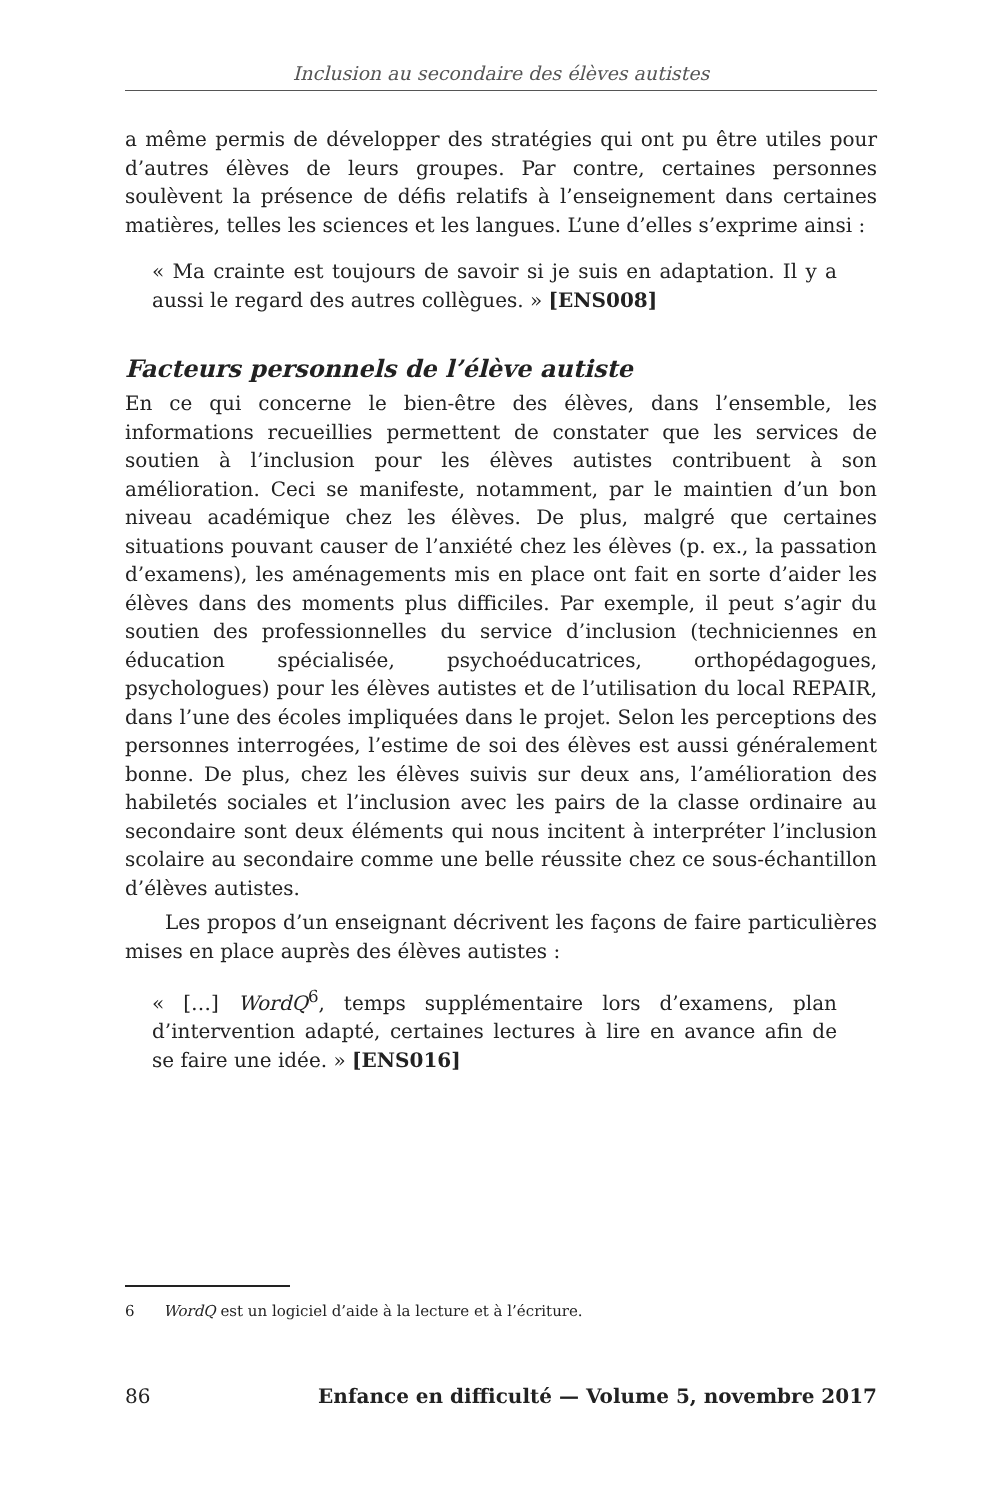Inclusion au secondaire des élèves autistes
a même permis de développer des stratégies qui ont pu être utiles pour d’autres élèves de leurs groupes. Par contre, certaines personnes soulèvent la présence de défis relatifs à l’enseignement dans certaines matières, telles les sciences et les langues. L’une d’elles s’exprime ainsi :
« Ma crainte est toujours de savoir si je suis en adaptation. Il y a aussi le regard des autres collègues. » [ENS008]
Facteurs personnels de l’élève autiste
En ce qui concerne le bien-être des élèves, dans l’ensemble, les informations recueillies permettent de constater que les services de soutien à l’inclusion pour les élèves autistes contribuent à son amélioration. Ceci se manifeste, notamment, par le maintien d’un bon niveau académique chez les élèves. De plus, malgré que certaines situations pouvant causer de l’anxiété chez les élèves (p. ex., la passation d’examens), les aménagements mis en place ont fait en sorte d’aider les élèves dans des moments plus difficiles. Par exemple, il peut s’agir du soutien des professionnelles du service d’inclusion (techniciennes en éducation spécialisée, psychoéducatrices, orthopédagogues, psychologues) pour les élèves autistes et de l’utilisation du local REPAIR, dans l’une des écoles impliquées dans le projet. Selon les perceptions des personnes interrogées, l’estime de soi des élèves est aussi généralement bonne. De plus, chez les élèves suivis sur deux ans, l’amélioration des habiletés sociales et l’inclusion avec les pairs de la classe ordinaire au secondaire sont deux éléments qui nous incitent à interpréter l’inclusion scolaire au secondaire comme une belle réussite chez ce sous-échantillon d’élèves autistes.
Les propos d’un enseignant décrivent les façons de faire particulières mises en place auprès des élèves autistes :
« […] WordQ<sup>6</sup>, temps supplémentaire lors d’examens, plan d’intervention adapté, certaines lectures à lire en avance afin de se faire une idée. » [ENS016]
6 WordQ est un logiciel d’aide à la lecture et à l’écriture.
86 Enfance en difficulté — Volume 5, novembre 2017